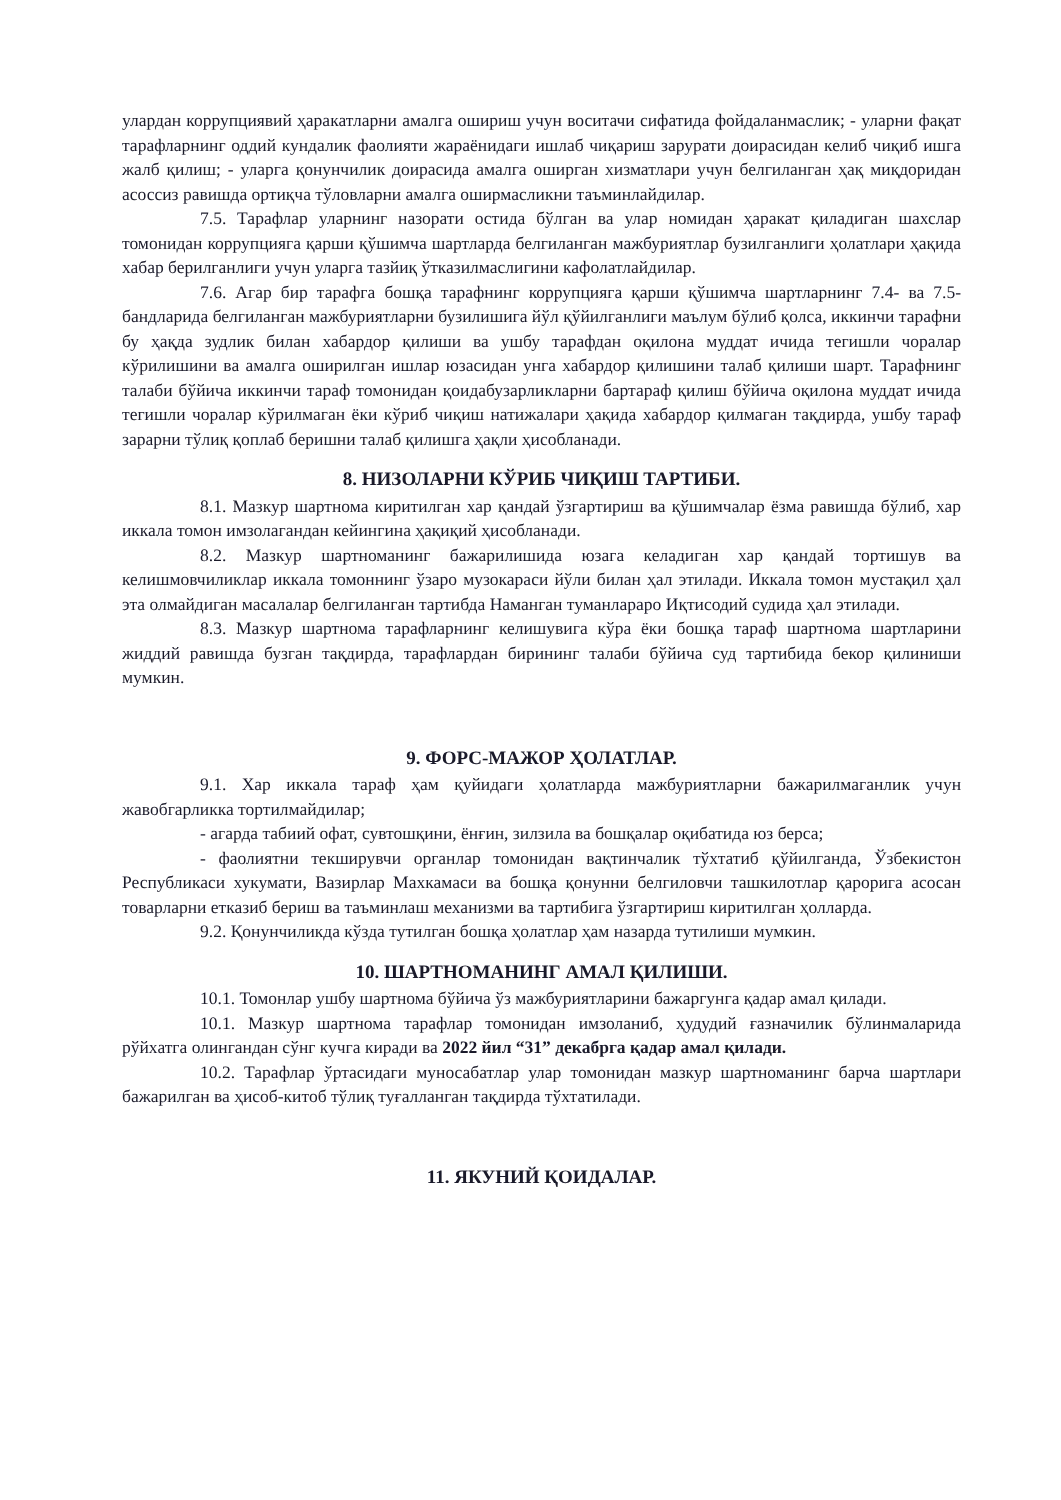улардан коррупциявий ҳаракатларни амалга ошириш учун воситачи сифатида фойдаланмаслик; - уларни фақат тарафларнинг оддий кундалик фаолияти жараёнидаги ишлаб чиқариш зарурати доирасидан келиб чиқиб ишга жалб қилиш; - уларга қонунчилик доирасида амалга оширган хизматлари учун белгиланган ҳақ миқдоридан асоссиз равишда ортиқча тўловларни амалга оширмасликни таъминлайдилар.
7.5. Тарафлар уларнинг назорати остида бўлган ва улар номидан ҳаракат қиладиган шахслар томонидан коррупцияга қарши қўшимча шартларда белгиланган мажбуриятлар бузилганлиги ҳолатлари ҳақида хабар берилганлиги учун уларга тазйиқ ўтказилмаслигини кафолатлайдилар.
7.6. Агар бир тарафга бошқа тарафнинг коррупцияга қарши қўшимча шартларнинг 7.4- ва 7.5-бандларида белгиланган мажбуриятларни бузилишига йўл қўйилганлиги маълум бўлиб қолса, иккинчи тарафни бу ҳақда зудлик билан хабардор қилиши ва ушбу тарафдан оқилона муддат ичида тегишли чоралар кўрилишини ва амалга оширилган ишлар юзасидан унга хабардор қилишини талаб қилиши шарт. Тарафнинг талаби бўйича иккинчи тараф томонидан қоидабузарликларни бартараф қилиш бўйича оқилона муддат ичида тегишли чоралар кўрилмаган ёки кўриб чиқиш натижалари ҳақида хабардор қилмаган тақдирда, ушбу тараф зарарни тўлиқ қоплаб беришни талаб қилишга ҳақли ҳисобланади.
8. НИЗОЛАРНИ КЎРИБ ЧИҚИШ ТАРТИБИ.
8.1. Мазкур шартнома киритилган хар қандай ўзгартириш ва қўшимчалар ёзма равишда бўлиб, хар иккала томон имзолагандан кейингина ҳақиқий ҳисобланади.
8.2. Мазкур шартноманинг бажарилишида юзага келадиган хар қандай тортишув ва келишмовчиликлар иккала томоннинг ўзаро музокараси йўли билан ҳал этилади. Иккала томон мустақил ҳал эта олмайдиган масалалар белгиланган тартибда Наманган туманлараро Иқтисодий судида ҳал этилади.
8.3. Мазкур шартнома тарафларнинг келишувига кўра ёки бошқа тараф шартнома шартларини жиддий равишда бузган тақдирда, тарафлардан бирининг талаби бўйича суд тартибида бекор қилиниши мумкин.
9. ФОРС-МАЖОР ҲОЛАТЛАР.
9.1. Хар иккала тараф ҳам қуйидаги ҳолатларда мажбуриятларни бажарилмаганлик учун жавобгарликка тортилмайдилар;
- агарда табиий офат, сувтошқини, ёнғин, зилзила ва бошқалар оқибатида юз берса;
- фаолиятни текширувчи органлар томонидан вақтинчалик тўхтатиб қўйилганда, Ўзбекистон Республикаси хукумати, Вазирлар Махкамаси ва бошқа қонунни белгиловчи ташкилотлар қарорига асосан товарларни етказиб бериш ва таъминлаш механизми ва тартибига ўзгартириш киритилган ҳолларда.
9.2. Қонунчиликда кўзда тутилган бошқа ҳолатлар ҳам назарда тутилиши мумкин.
10. ШАРТНОМАНИНГ АМАЛ ҚИЛИШИ.
10.1. Томонлар ушбу шартнома бўйича ўз мажбуриятларини бажаргунга қадар амал қилади.
10.1. Мазкур шартнома тарафлар томонидан имзоланиб, ҳудудий ғазначилик бўлинмаларида рўйхатга олингандан сўнг кучга киради ва 2022 йил “31” декабрга қадар амал қилади.
10.2. Тарафлар ўртасидаги муносабатлар улар томонидан мазкур шартноманинг барча шартлари бажарилган ва ҳисоб-китоб тўлиқ туғалланган тақдирда тўхтатилади.
11. ЯКУНИЙ ҚОИДАЛАР.